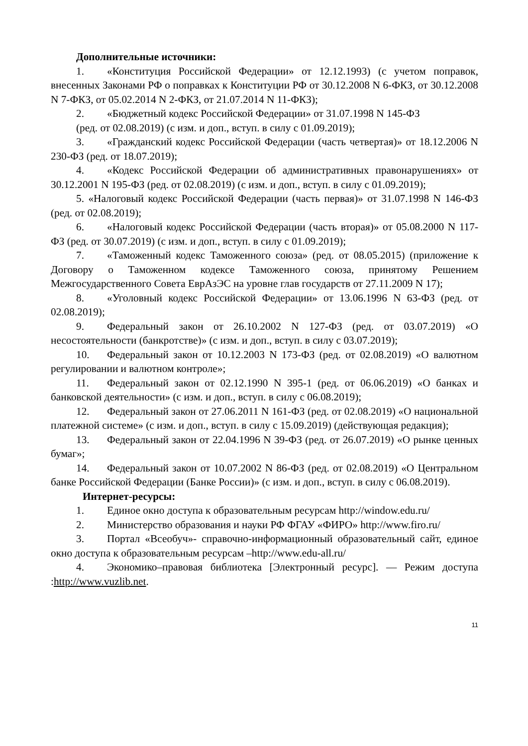Дополнительные источники:
1. «Конституция Российской Федерации» от 12.12.1993) (с учетом поправок, внесенных Законами РФ о поправках к Конституции РФ от 30.12.2008 N 6-ФКЗ, от 30.12.2008 N 7-ФКЗ, от 05.02.2014 N 2-ФКЗ, от 21.07.2014 N 11-ФКЗ);
2. «Бюджетный кодекс Российской Федерации» от 31.07.1998 N 145-ФЗ
(ред. от 02.08.2019) (с изм. и доп., вступ. в силу с 01.09.2019);
3. «Гражданский кодекс Российской Федерации (часть четвертая)» от 18.12.2006 N 230-ФЗ (ред. от 18.07.2019);
4. «Кодекс Российской Федерации об административных правонарушениях» от 30.12.2001 N 195-ФЗ (ред. от 02.08.2019) (с изм. и доп., вступ. в силу с 01.09.2019);
5. «Налоговый кодекс Российской Федерации (часть первая)» от 31.07.1998 N 146-ФЗ (ред. от 02.08.2019);
6. «Налоговый кодекс Российской Федерации (часть вторая)» от 05.08.2000 N 117-ФЗ (ред. от 30.07.2019) (с изм. и доп., вступ. в силу с 01.09.2019);
7. «Таможенный кодекс Таможенного союза» (ред. от 08.05.2015) (приложение к Договору о Таможенном кодексе Таможенного союза, принятому Решением Межгосударственного Совета ЕврАзЭС на уровне глав государств от 27.11.2009 N 17);
8. «Уголовный кодекс Российской Федерации» от 13.06.1996 N 63-ФЗ (ред. от 02.08.2019);
9. Федеральный закон от 26.10.2002 N 127-ФЗ (ред. от 03.07.2019) «О несостоятельности (банкротстве)» (с изм. и доп., вступ. в силу с 03.07.2019);
10. Федеральный закон от 10.12.2003 N 173-ФЗ (ред. от 02.08.2019) «О валютном регулировании и валютном контроле»;
11. Федеральный закон от 02.12.1990 N 395-1 (ред. от 06.06.2019) «О банках и банковской деятельности» (с изм. и доп., вступ. в силу с 06.08.2019);
12. Федеральный закон от 27.06.2011 N 161-ФЗ (ред. от 02.08.2019) «О национальной платежной системе» (с изм. и доп., вступ. в силу с 15.09.2019) (действующая редакция);
13. Федеральный закон от 22.04.1996 N 39-ФЗ (ред. от 26.07.2019) «О рынке ценных бумаг»;
14. Федеральный закон от 10.07.2002 N 86-ФЗ (ред. от 02.08.2019) «О Центральном банке Российской Федерации (Банке России)» (с изм. и доп., вступ. в силу с 06.08.2019).
Интернет-ресурсы:
1. Единое окно доступа к образовательным ресурсам http://window.edu.ru/
2. Министерство образования и науки РФ ФГАУ «ФИРО» http://www.firo.ru/
3. Портал «Всеобуч»- справочно-информационный образовательный сайт, единое окно доступа к образовательным ресурсам –http://www.edu-all.ru/
4. Экономико–правовая библиотека [Электронный ресурс]. — Режим доступа :http://www.vuzlib.net.
11